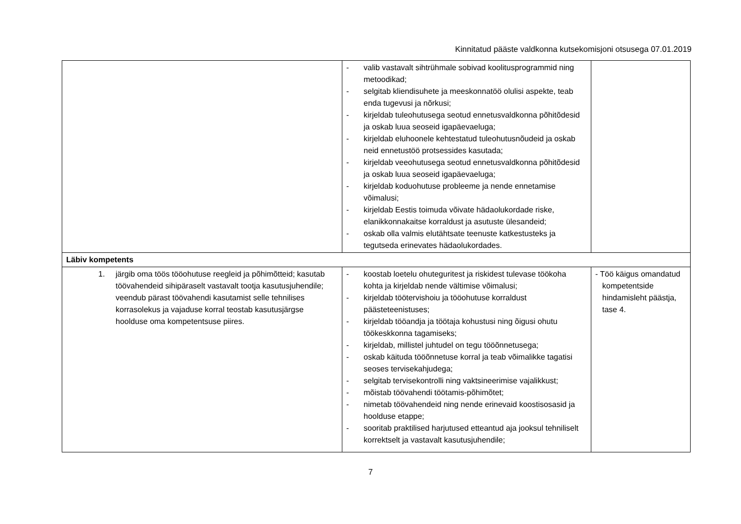Kinnitatud pääste valdkonna kutsekomisjoni otsusega 07.01.2019
| | - valib vastavalt sihtrühmale sobivad koolitusprogrammid ning metoodikad; - selgitab kliendisuhete ja meeskonnatöö olulisi aspekte, teab enda tugevusi ja nõrkusi; - kirjeldab tuleohutusega seotud ennetusvaldkonna põhitõdesid ja oskab luua seoseid igapäevaeluga; - kirjeldab eluhoonele kehtestatud tuleohutusnõudeid ja oskab neid ennetustöö protsessides kasutada; - kirjeldab veeohutusega seotud ennetusvaldkonna põhitõdesid ja oskab luua seoseid igapäevaeluga; - kirjeldab koduohutuse probleeme ja nende ennetamise võimalusi; - kirjeldab Eestis toimuda võivate hädaolukordade riske, elanikkonnakaitse korraldust ja asutuste ülesandeid; - oskab olla valmis elutähtsate teenuste katkestusteks ja tegutseda erinevates hädaolukordades. | |
| Läbiv kompetents | | |
| 1. järgib oma töös tööohutuse reegleid ja põhimõtteid; kasutab töövahendeid sihipäraselt vastavalt tootja kasutusjuhendile; veendub pärast töövahendi kasutamist selle tehnilises korrasolekus ja vajaduse korral teostab kasutusjärgse hoolduse oma kompetentsuse piires. | - koostab loetelu ohuteguritest ja riskidest tulevase töökoha kohta ja kirjeldab nende vältimise võimalusi; - kirjeldab töötervishoiu ja tööohutuse korraldust päästeteenistuses; - kirjeldab tööandja ja töötaja kohustusi ning õigusi ohutu töökeskkonna tagamiseks; - kirjeldab, millistel juhtudel on tegu tööõnnetusega; - oskab käituda tööõnnetuse korral ja teab võimalikke tagatisi seoses tervisekahjudega; - selgitab tervisekontrolli ning vaktsineerimise vajalikkust; - mõistab töövahendi töötamis-põhimõtet; - nimetab töövahendeid ning nende erinevaid koostisosasid ja hoolduse etappe; - sooritab praktilised harjutused etteantud aja jooksul tehniliselt korrektselt ja vastavalt kasutusjuhendile; | - Töö käigus omandatud kompetentside hindamisleht päästja, tase 4. |
7